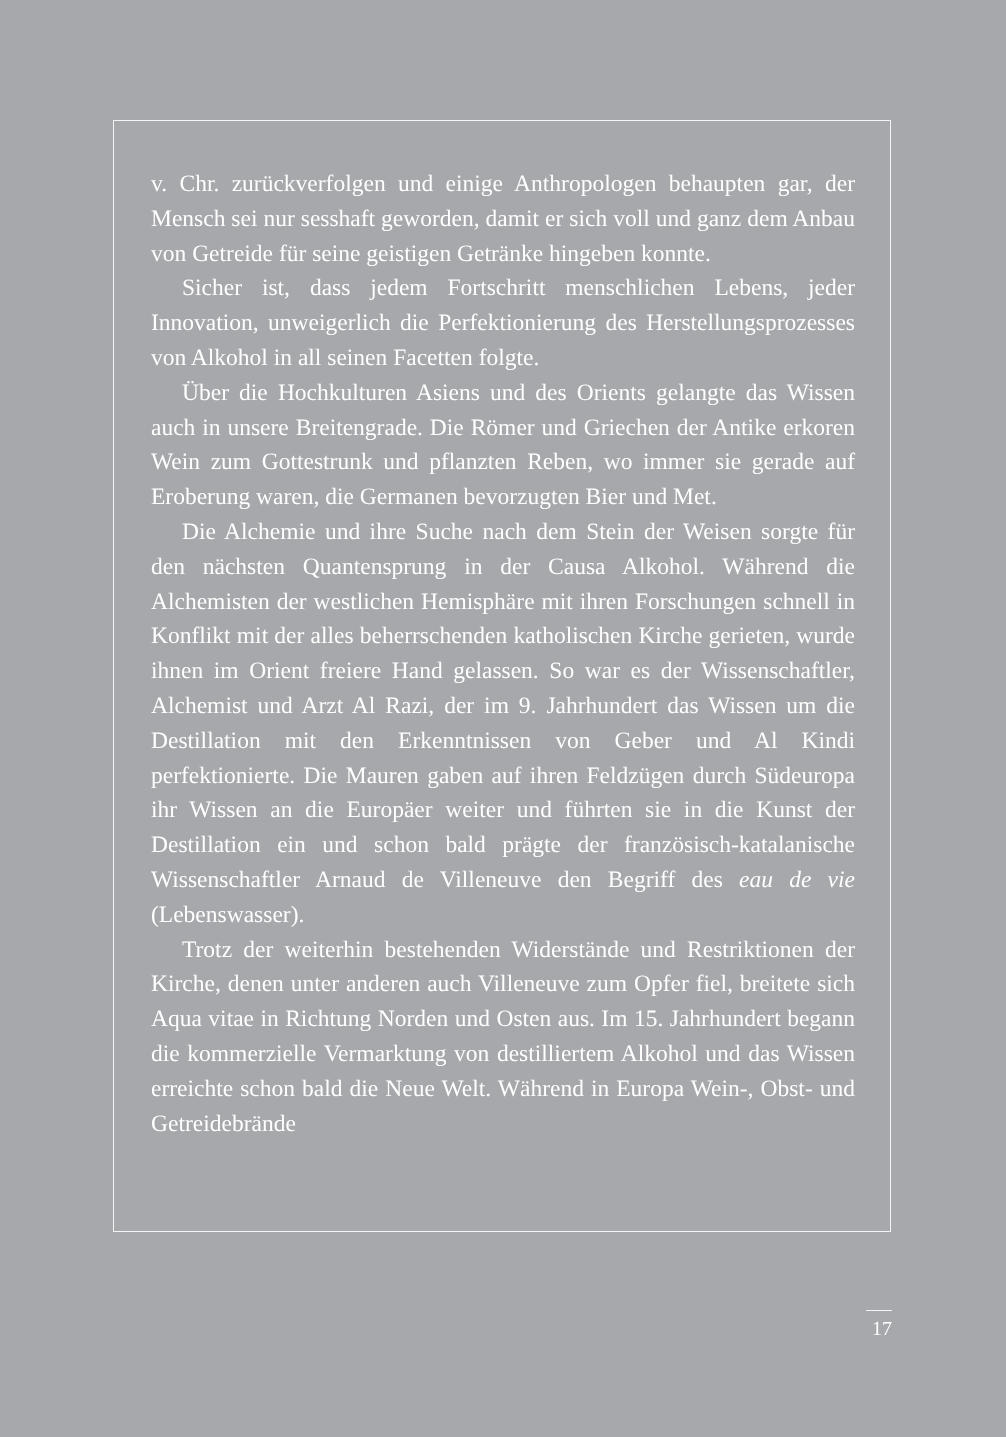v. Chr. zurückverfolgen und einige Anthropologen behaupten gar, der Mensch sei nur sesshaft geworden, damit er sich voll und ganz dem Anbau von Getreide für seine geistigen Getränke hingeben konnte.
Sicher ist, dass jedem Fortschritt menschlichen Lebens, jeder Innovation, unweigerlich die Perfektionierung des Herstellungsprozesses von Alkohol in all seinen Facetten folgte.
Über die Hochkulturen Asiens und des Orients gelangte das Wissen auch in unsere Breitengrade. Die Römer und Griechen der Antike erkoren Wein zum Gottestrunk und pflanzten Reben, wo immer sie gerade auf Eroberung waren, die Germanen bevorzugten Bier und Met.
Die Alchemie und ihre Suche nach dem Stein der Weisen sorgte für den nächsten Quantensprung in der Causa Alkohol. Während die Alchemisten der westlichen Hemisphäre mit ihren Forschungen schnell in Konflikt mit der alles beherrschenden katholischen Kirche gerieten, wurde ihnen im Orient freiere Hand gelassen. So war es der Wissenschaftler, Alchemist und Arzt Al Razi, der im 9. Jahrhundert das Wissen um die Destillation mit den Erkenntnissen von Geber und Al Kindi perfektionierte. Die Mauren gaben auf ihren Feldzügen durch Südeuropa ihr Wissen an die Europäer weiter und führten sie in die Kunst der Destillation ein und schon bald prägte der französisch-katalanische Wissenschaftler Arnaud de Villeneuve den Begriff des eau de vie (Lebenswasser).
Trotz der weiterhin bestehenden Widerstände und Restriktionen der Kirche, denen unter anderen auch Villeneuve zum Opfer fiel, breitete sich Aqua vitae in Richtung Norden und Osten aus. Im 15. Jahrhundert begann die kommerzielle Vermarktung von destilliertem Alkohol und das Wissen erreichte schon bald die Neue Welt. Während in Europa Wein-, Obst- und Getreidebrände
17